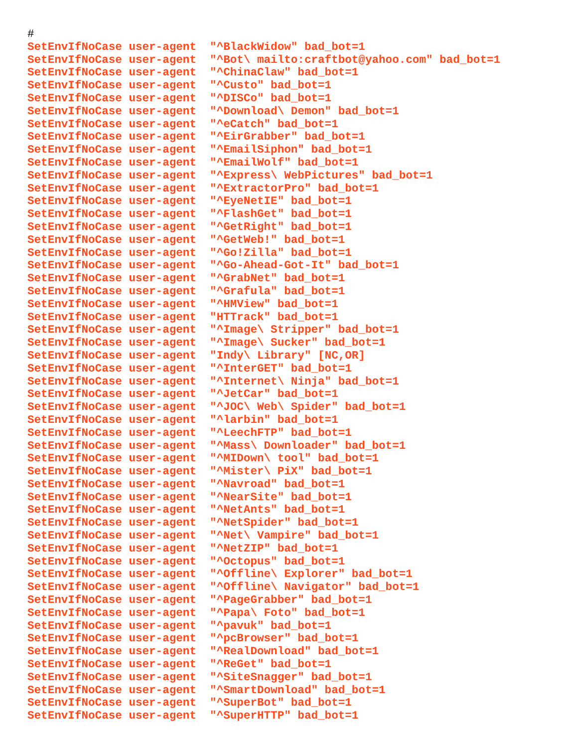#
SetEnvIfNoCase user-agent  "^BlackWidow" bad_bot=1
SetEnvIfNoCase user-agent  "^Bot\ mailto:craftbot@yahoo.com" bad_bot=1
SetEnvIfNoCase user-agent  "^ChinaClaw" bad_bot=1
SetEnvIfNoCase user-agent  "^Custo" bad_bot=1
SetEnvIfNoCase user-agent  "^DISCo" bad_bot=1
SetEnvIfNoCase user-agent  "^Download\ Demon" bad_bot=1
SetEnvIfNoCase user-agent  "^eCatch" bad_bot=1
SetEnvIfNoCase user-agent  "^EirGrabber" bad_bot=1
SetEnvIfNoCase user-agent  "^EmailSiphon" bad_bot=1
SetEnvIfNoCase user-agent  "^EmailWolf" bad_bot=1
SetEnvIfNoCase user-agent  "^Express\ WebPictures" bad_bot=1
SetEnvIfNoCase user-agent  "^ExtractorPro" bad_bot=1
SetEnvIfNoCase user-agent  "^EyeNetIE" bad_bot=1
SetEnvIfNoCase user-agent  "^FlashGet" bad_bot=1
SetEnvIfNoCase user-agent  "^GetRight" bad_bot=1
SetEnvIfNoCase user-agent  "^GetWeb!" bad_bot=1
SetEnvIfNoCase user-agent  "^Go!Zilla" bad_bot=1
SetEnvIfNoCase user-agent  "^Go-Ahead-Got-It" bad_bot=1
SetEnvIfNoCase user-agent  "^GrabNet" bad_bot=1
SetEnvIfNoCase user-agent  "^Grafula" bad_bot=1
SetEnvIfNoCase user-agent  "^HMView" bad_bot=1
SetEnvIfNoCase user-agent  "HTTrack" bad_bot=1
SetEnvIfNoCase user-agent  "^Image\ Stripper" bad_bot=1
SetEnvIfNoCase user-agent  "^Image\ Sucker" bad_bot=1
SetEnvIfNoCase user-agent  "Indy\ Library" [NC,OR]
SetEnvIfNoCase user-agent  "^InterGET" bad_bot=1
SetEnvIfNoCase user-agent  "^Internet\ Ninja" bad_bot=1
SetEnvIfNoCase user-agent  "^JetCar" bad_bot=1
SetEnvIfNoCase user-agent  "^JOC\ Web\ Spider" bad_bot=1
SetEnvIfNoCase user-agent  "^larbin" bad_bot=1
SetEnvIfNoCase user-agent  "^LeechFTP" bad_bot=1
SetEnvIfNoCase user-agent  "^Mass\ Downloader" bad_bot=1
SetEnvIfNoCase user-agent  "^MIDown\ tool" bad_bot=1
SetEnvIfNoCase user-agent  "^Mister\ PiX" bad_bot=1
SetEnvIfNoCase user-agent  "^Navroad" bad_bot=1
SetEnvIfNoCase user-agent  "^NearSite" bad_bot=1
SetEnvIfNoCase user-agent  "^NetAnts" bad_bot=1
SetEnvIfNoCase user-agent  "^NetSpider" bad_bot=1
SetEnvIfNoCase user-agent  "^Net\ Vampire" bad_bot=1
SetEnvIfNoCase user-agent  "^NetZIP" bad_bot=1
SetEnvIfNoCase user-agent  "^Octopus" bad_bot=1
SetEnvIfNoCase user-agent  "^Offline\ Explorer" bad_bot=1
SetEnvIfNoCase user-agent  "^Offline\ Navigator" bad_bot=1
SetEnvIfNoCase user-agent  "^PageGrabber" bad_bot=1
SetEnvIfNoCase user-agent  "^Papa\ Foto" bad_bot=1
SetEnvIfNoCase user-agent  "^pavuk" bad_bot=1
SetEnvIfNoCase user-agent  "^pcBrowser" bad_bot=1
SetEnvIfNoCase user-agent  "^RealDownload" bad_bot=1
SetEnvIfNoCase user-agent  "^ReGet" bad_bot=1
SetEnvIfNoCase user-agent  "^SiteSnagger" bad_bot=1
SetEnvIfNoCase user-agent  "^SmartDownload" bad_bot=1
SetEnvIfNoCase user-agent  "^SuperBot" bad_bot=1
SetEnvIfNoCase user-agent  "^SuperHTTP" bad_bot=1